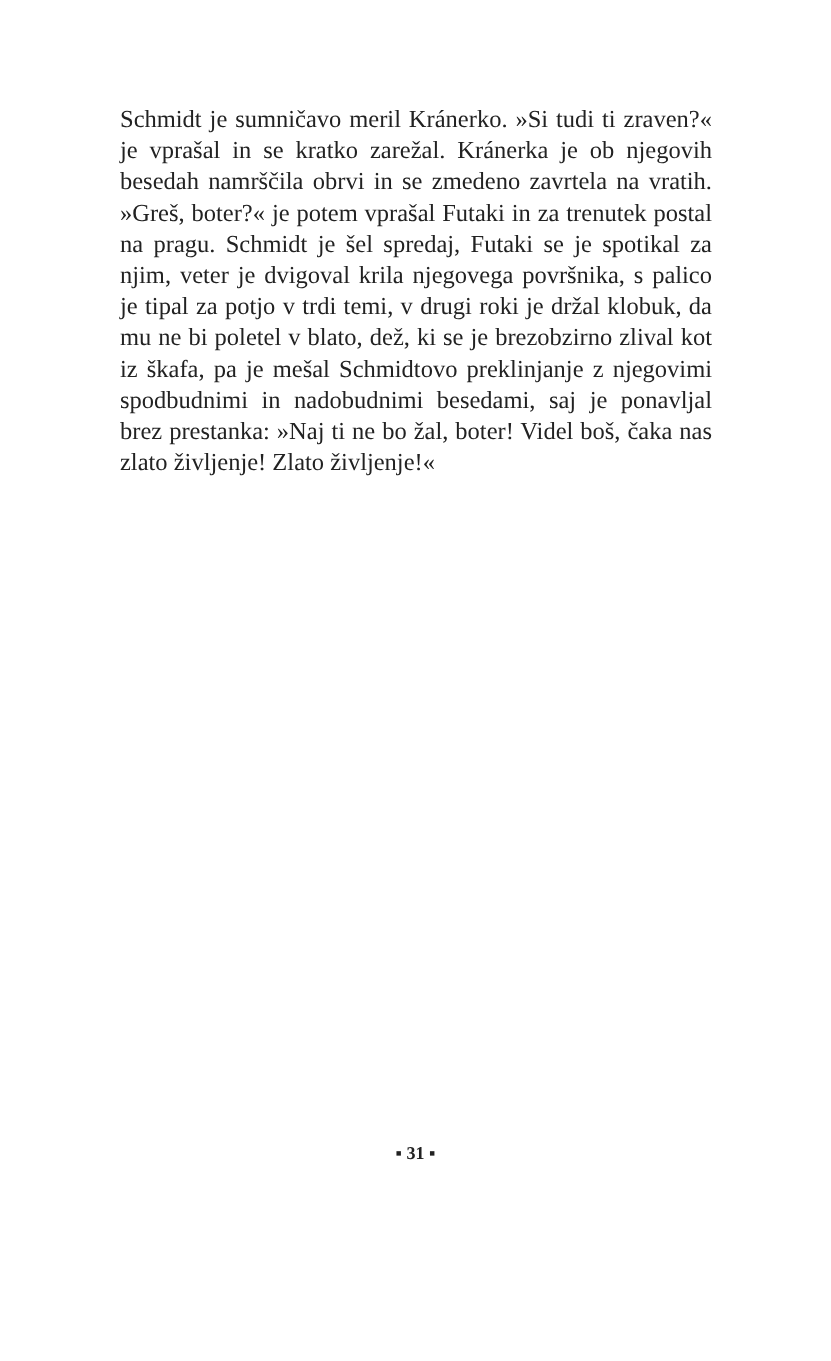Schmidt je sumničavo meril Kránerko. »Si tudi ti zra­ven?« je vprašal in se kratko zarežal. Kránerka je ob njegovih besedah namrščila obrvi in se zmedeno za­vrtela na vratih. »Greš, boter?« je potem vprašal Futa­ki in za trenutek postal na pragu. Schmidt je šel spre­daj, Futaki se je spotikal za njim, veter je dvigoval krila njegovega površnika, s palico je tipal za potjo v trdi temi, v drugi roki je držal klobuk, da mu ne bi poletel v blato, dež, ki se je brezobzirno zlival kot iz škafa, pa je mešal Schmidtovo preklinjanje z njegovimi spodbu­dnimi in nadobudnimi besedami, saj je ponavljal brez prestanka: »Naj ti ne bo žal, boter! Videl boš, čaka nas zlato življenje! Zlato življenje!«
▪ 31 ▪